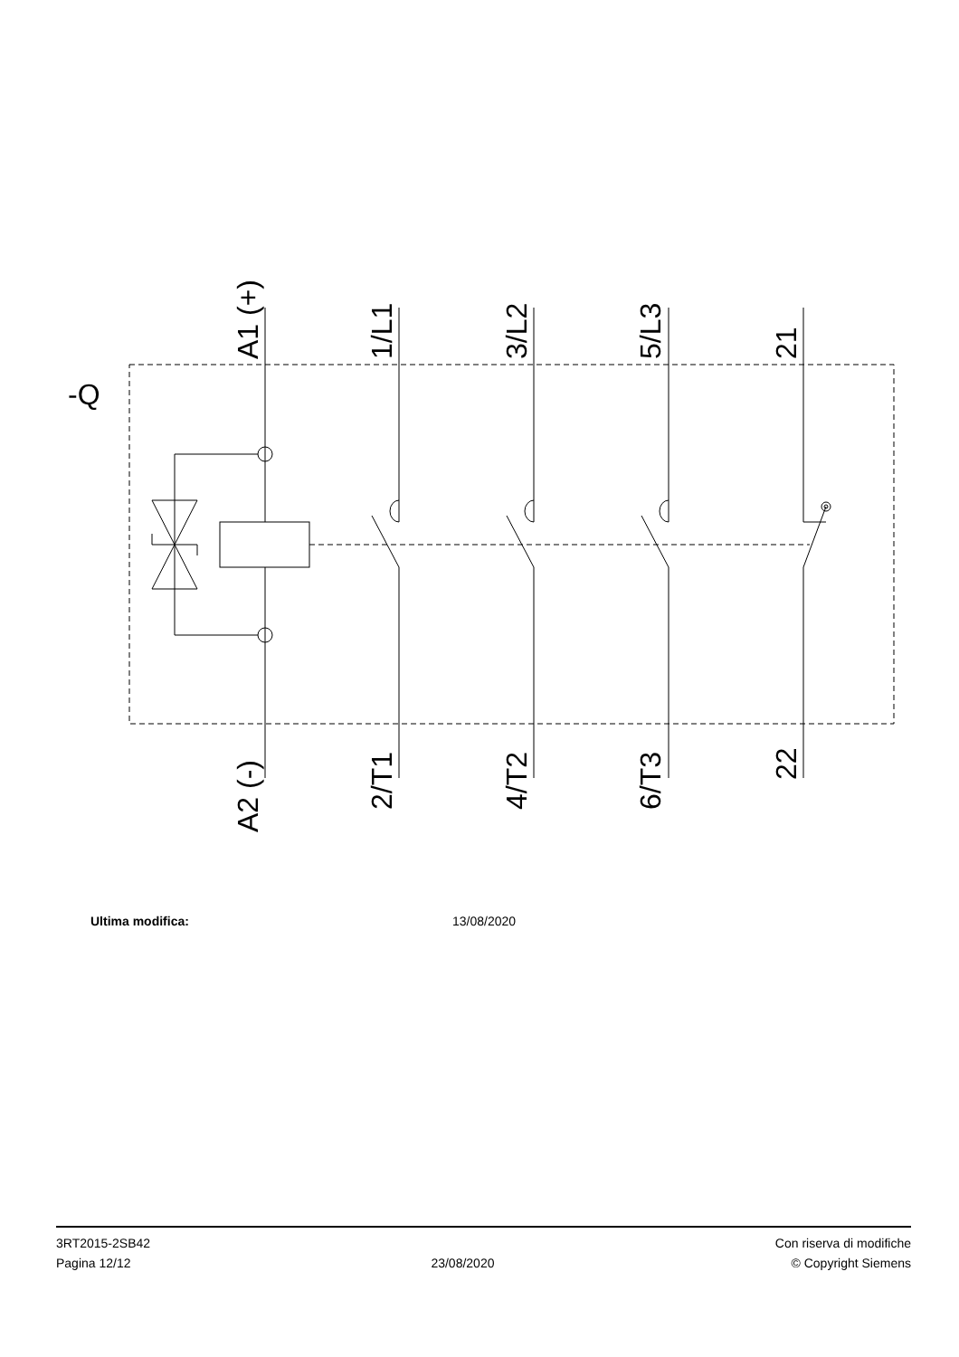-Q
A1 (+)
1/L1
3/L2
5/L3
21
A2 (-)
2/T1
4/T2
6/T3
22
Ultima modifica: 13/08/2020
3RT2015-2SB42
Pagina 12/12
23/08/2020
Con riserva di modifiche
© Copyright Siemens